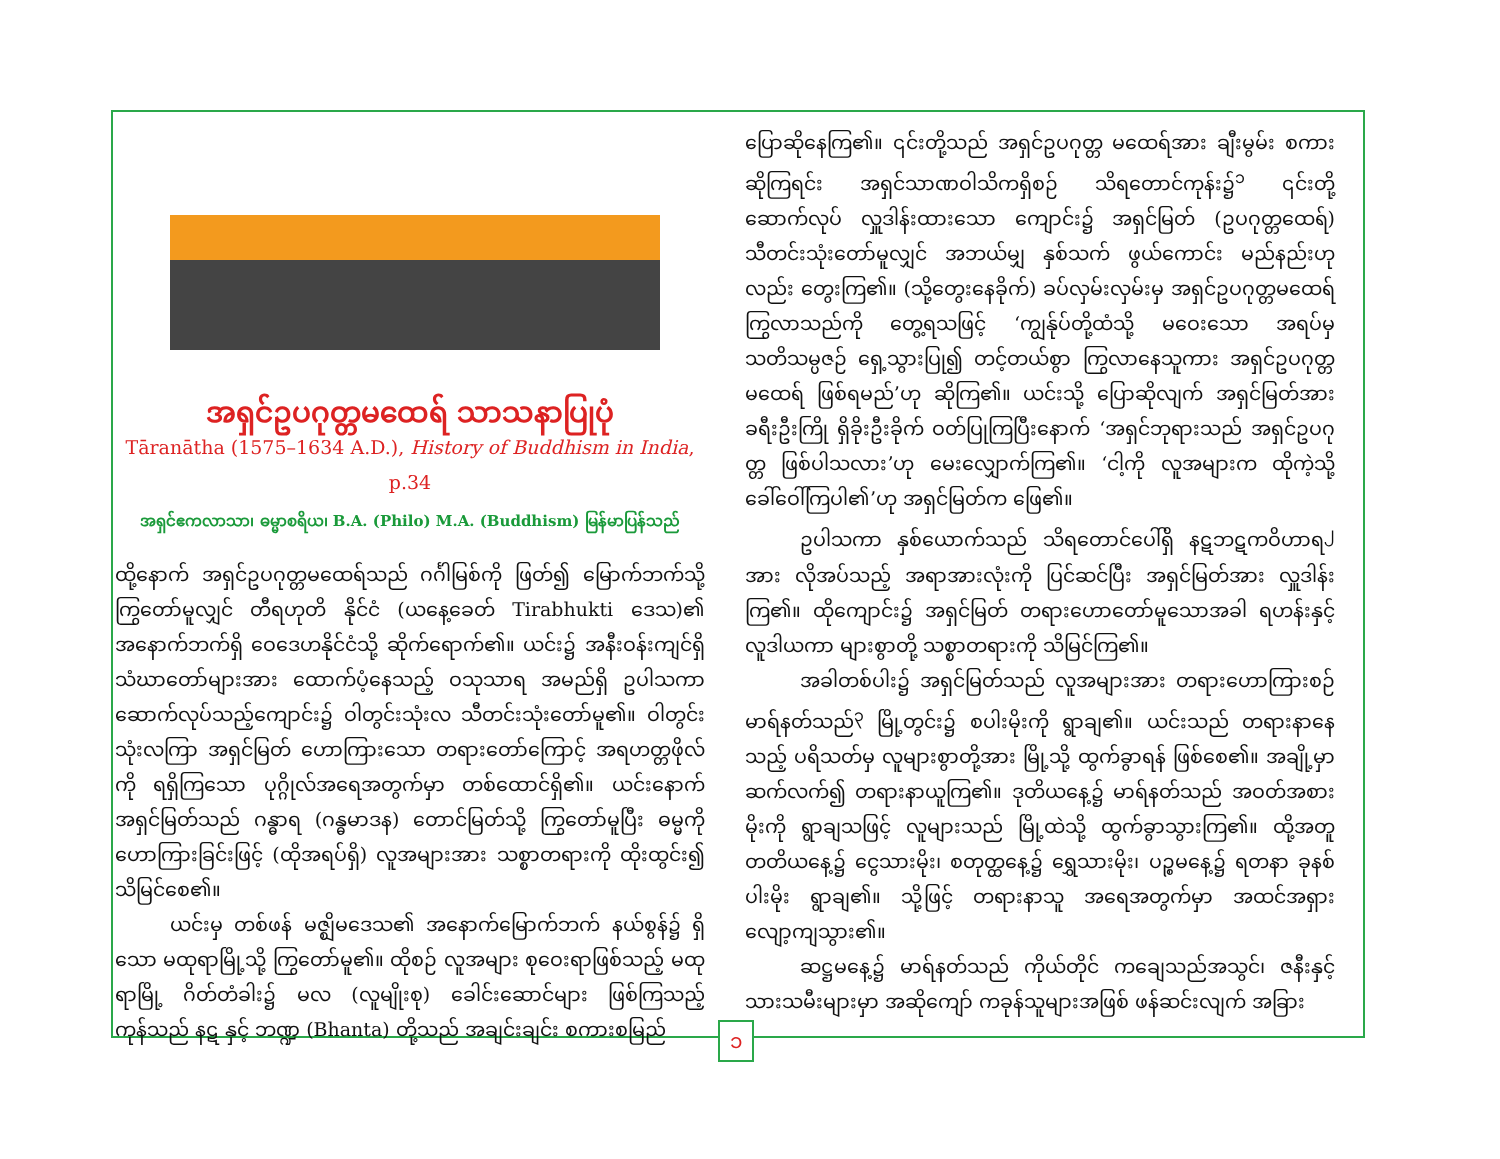အရှင်ဥပဂုတ္တမထေရ် သာသနာပြုပုံ
Tāranātha (1575–1634 A.D.), History of Buddhism in India, p.34
အရှင်ဧကလာသာ၊ ဓမ္မာစရိယ၊ B.A. (Philo) M.A. (Buddhism) မြန်မာပြန်သည်
ထို့နောက် အရှင်ဥပဂုတ္တမထေရ်သည် ဂင်္ဂါမြစ်ကို ဖြတ်၍ မြောက်ဘက်သို့ ကြွတော်မူလျှင် တီရဟုတိ နိုင်ငံ (ယနေ့ခေတ် Tirabhukti ဒေသ)၏ အနောက်ဘက်ရှိ ဝေဒေဟနိုင်ငံသို့ ဆိုက်ရောက်၏။ ယင်း၌ အနီးဝန်းကျင်ရှိ သံဃာတော်များအား ထောက်ပံ့နေသည့် ဝသုသာရ အမည်ရှိ ဥပါသကာ ဆောက်လုပ်သည့်ကျောင်း၌ ဝါတွင်းသုံးလ သီတင်းသုံးတော်မူ၏။ ဝါတွင်းသုံးလကြာ အရှင်မြတ် ဟောကြားသော တရားတော်ကြောင့် အရဟတ္တဖိုလ်ကို ရရှိကြသော ပုဂ္ဂိုလ်အရေအတွက်မှာ တစ်ထောင်ရှိ၏။ ယင်းနောက် အရှင်မြတ်သည် ဂန္ဓာရ (ဂန္ဓမာဒန) တောင်မြတ်သို့ ကြွတော်မူပြီး ဓမ္မကို ဟောကြားခြင်းဖြင့် (ထိုအရပ်ရှိ) လူအများအား သစ္စာတရားကို ထိုးထွင်း၍ သိမြင်စေ၏။
ယင်းမှ တစ်ဖန် မဇ္ဈိမဒေသ၏ အနောက်မြောက်ဘက် နယ်စွန်၌ ရှိသော မထုရာမြို့သို့ ကြွတော်မူ၏။ ထိုစဉ် လူအများ စုဝေးရာဖြစ်သည့် မထုရာမြို့ ဂိတ်တံခါး၌ မလ (လူမျိုးစု) ခေါင်းဆောင်များ ဖြစ်ကြသည့် ကုန်သည် နဋ နှင့် ဘဏ္ဍ (Bhanta) တို့သည် အချင်းချင်း စကားစမြည်
ပြောဆိုနေကြ၏။ ၎င်းတို့သည် အရှင်ဥပဂုတ္တ မထေရ်အား ချီးမွမ်း စကားဆိုကြရင်း အရှင်သာဏဝါသိကရှိစဉ် သိရတောင်ကုန်း၌<sup>၁</sup> ၎င်းတို့ ဆောက်လုပ် လှူဒါန်းထားသော ကျောင်း၌ အရှင်မြတ် (ဥပဂုတ္တထေရ်) သီတင်းသုံးတော်မူလျှင် အဘယ်မျှ နှစ်သက် ဖွယ်ကောင်း မည်နည်းဟုလည်း တွေးကြ၏။ (သို့တွေးနေခိုက်) ခပ်လှမ်းလှမ်းမှ အရှင်ဥပဂုတ္တမထေရ် ကြွလာသည်ကို တွေ့ရသဖြင့် ‘ကျွန်ုပ်တို့ထံသို့ မဝေးသော အရပ်မှ သတိသမ္ပဇဉ် ရှေ့သွားပြု၍ တင့်တယ်စွာ ကြွလာနေသူကား အရှင်ဥပဂုတ္တ မထေရ် ဖြစ်ရမည်’ဟု ဆိုကြ၏။ ယင်းသို့ ပြောဆိုလျက် အရှင်မြတ်အား ခရီးဦးကြို ရှိခိုးဦးခိုက် ဝတ်ပြုကြပြီးနောက် ‘အရှင်ဘုရားသည် အရှင်ဥပဂုတ္တ ဖြစ်ပါသလား’ဟု မေးလျှောက်ကြ၏။ ‘ငါ့ကို လူအများက ထိုကဲ့သို့ ခေါ်ဝေါ်ကြပါ၏’ဟု အရှင်မြတ်က ဖြေ၏။
ဥပါသကာ နှစ်ယောက်သည် သိရတောင်ပေါ်ရှိ နဋဘဋကဝိဟာရ<sup>၂</sup> အား လိုအပ်သည့် အရာအားလုံးကို ပြင်ဆင်ပြီး အရှင်မြတ်အား လှူဒါန်းကြ၏။ ထိုကျောင်း၌ အရှင်မြတ် တရားဟောတော်မူသောအခါ ရဟန်းနှင့် လူဒါယကာ များစွာတို့ သစ္စာတရားကို သိမြင်ကြ၏။
အခါတစ်ပါး၌ အရှင်မြတ်သည် လူအများအား တရားဟောကြားစဉ် မာရ်နတ်သည်<sup>၃</sup> မြို့တွင်း၌ စပါးမိုးကို ရွာချ၏။ ယင်းသည် တရားနာနေသည့် ပရိသတ်မှ လူများစွာတို့အား မြို့သို့ ထွက်ခွာရန် ဖြစ်စေ၏။ အချို့မှာ ဆက်လက်၍ တရားနာယူကြ၏။ ဒုတိယနေ့၌ မာရ်နတ်သည် အဝတ်အစားမိုးကို ရွာချသဖြင့် လူများသည် မြို့ထဲသို့ ထွက်ခွာသွားကြ၏။ ထို့အတူ တတိယနေ့၌ ငွေသားမိုး၊ စတုတ္ထနေ့၌ ရွှေသားမိုး၊ ပဉ္စမနေ့၌ ရတနာ ခုနစ်ပါးမိုး ရွာချ၏။ သို့ဖြင့် တရားနာသူ အရေအတွက်မှာ အထင်အရှား လျော့ကျသွား၏။
ဆဋ္ဌမနေ့၌ မာရ်နတ်သည် ကိုယ်တိုင် ကချေသည်အသွင်၊ ဇနီးနှင့် သားသမီးများမှာ အဆိုကျော် ကခုန်သူများအဖြစ် ဖန်ဆင်းလျက် အခြား
၁